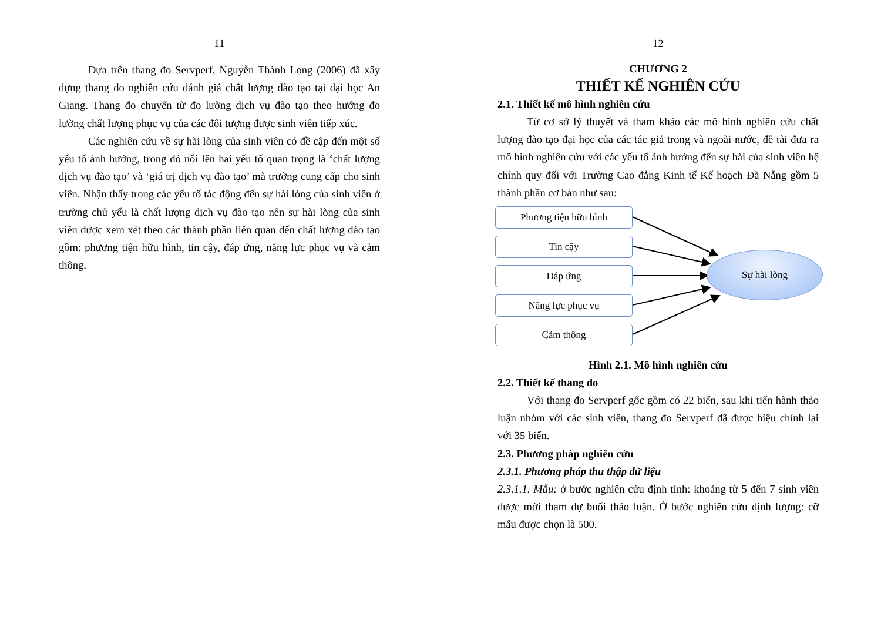11
Dựa trên thang đo Servperf, Nguyễn Thành Long (2006) đã xây dựng thang đo nghiên cứu đánh giá chất lượng đào tạo tại đại học An Giang. Thang đo chuyển từ đo lường dịch vụ đào tạo theo hướng đo lường chất lượng phục vụ của các đối tượng được sinh viên tiếp xúc.
Các nghiên cứu về sự hài lòng của sinh viên có đề cập đến một số yếu tố ảnh hưởng, trong đó nổi lên hai yếu tố quan trọng là ‘chất lượng dịch vụ đào tạo’ và ‘giá trị dịch vụ đào tạo’ mà trường cung cấp cho sinh viên. Nhận thấy trong các yếu tố tác động đến sự hài lòng của sinh viên ở trường chủ yếu là chất lượng dịch vụ đào tạo nên sự hài lòng của sinh viên được xem xét theo các thành phần liên quan đến chất lượng đào tạo gồm: phương tiện hữu hình, tin cậy, đáp ứng, năng lực phục vụ và cảm thông.
12
CHƯƠNG 2
THIẾT KẾ NGHIÊN CỨU
2.1. Thiết kế mô hình nghiên cứu
Từ cơ sở lý thuyết và tham khảo các mô hình nghiên cứu chất lượng đào tạo đại học của các tác giả trong và ngoài nước, đề tài đưa ra mô hình nghiên cứu với các yếu tố ảnh hưởng đến sự hài của sinh viên hệ chính quy đối với Trường Cao đẳng Kinh tế Kế hoạch Đà Nẵng gồm 5 thành phần cơ bản như sau:
Phương tiện hữu hình
Tin cậy
Đáp ứng
Năng lực phục vụ
Cảm thông
Sự hài lòng
Hình 2.1. Mô hình nghiên cứu
2.2. Thiết kế thang đo
Với thang đo Servperf gốc gồm có 22 biến, sau khi tiến hành thảo luận nhóm với các sinh viên, thang đo Servperf đã được hiệu chỉnh lại với 35 biến.
2.3. Phương pháp nghiên cứu
2.3.1. Phương pháp thu thập dữ liệu
2.3.1.1. Mẫu: ở bước nghiên cứu định tính: khoảng từ 5 đến 7 sinh viên được mời tham dự buổi thảo luận. Ở bước nghiên cứu định lượng: cỡ mẫu được chọn là 500.